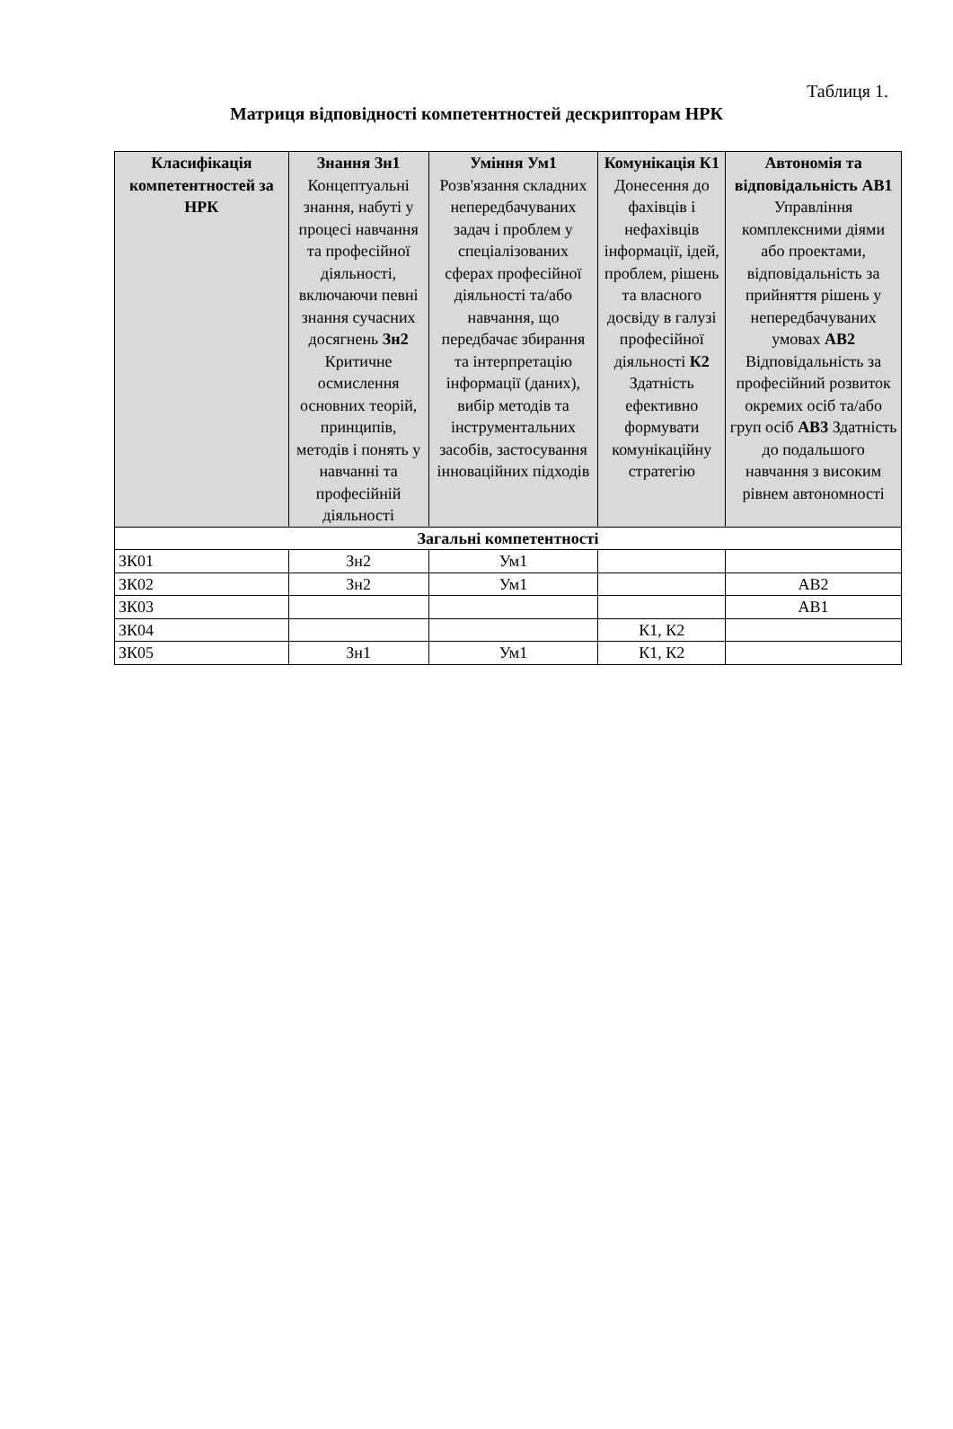Таблиця 1.
Матриця відповідності компетентностей дескрипторам НРК
| Класифікація компетентностей за НРК | Знання Зн1 Концептуальні знання, набуті у процесі навчання та професійної діяльності, включаючи певні знання сучасних досягнень Зн2 Критичне осмислення основних теорій, принципів, методів і понять у навчанні та професійній діяльності | Уміння Ум1 Розв'язання складних непередбачуваних задач і проблем у спеціалізованих сферах професійної діяльності та/або навчання, що передбачає збирання та інтерпретацію інформації (даних), вибір методів та інструментальних засобів, застосування інноваційних підходів | Комунікація К1 Донесення до фахівців і нефахівців інформації, ідей, проблем, рішень та власного досвіду в галузі професійної діяльності К2 Здатність ефективно формувати комунікаційну стратегію | Автономія та відповідальність АВ1 Управління комплексними діями або проектами, відповідальність за прийняття рішень у непередбачуваних умовах АВ2 Відповідальність за професійний розвиток окремих осіб та/або груп осіб АВ3 Здатність до подальшого навчання з високим рівнем автономності |
| --- | --- | --- | --- | --- |
| Загальні компетентності | | | | |
| ЗК01 | Зн2 | Ум1 | | |
| ЗК02 | Зн2 | Ум1 | | АВ2 |
| ЗК03 | | | | АВ1 |
| ЗК04 | | | К1, К2 | |
| ЗК05 | Зн1 | Ум1 | К1, К2 | |